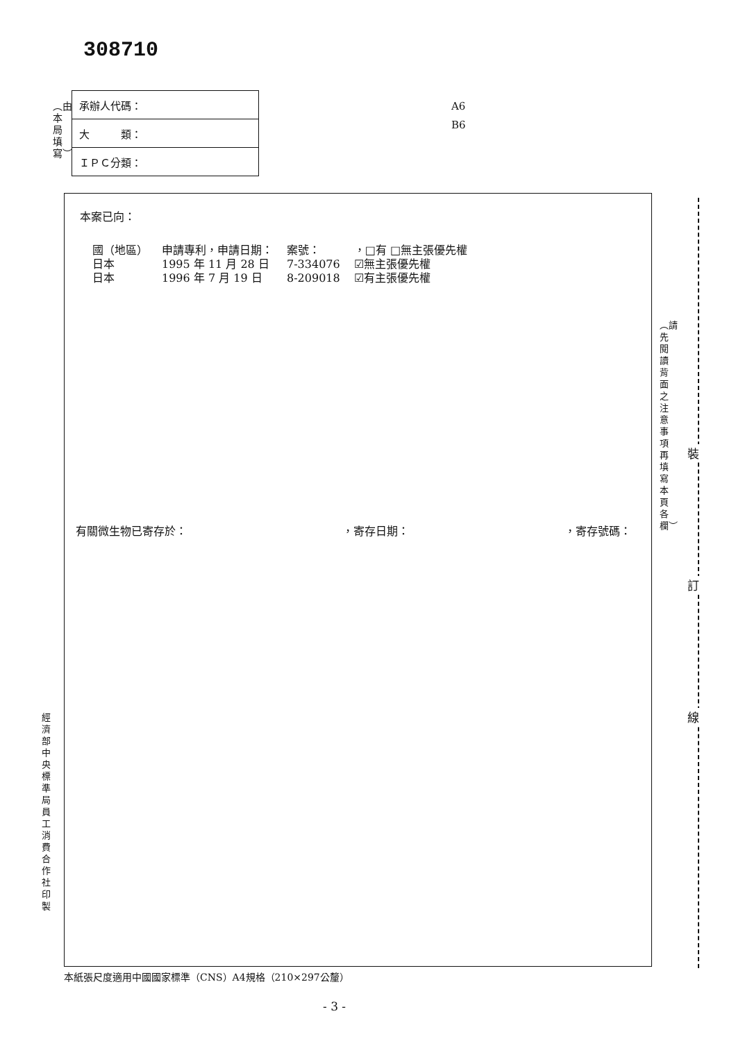308710
︵由本局填寫︶
| 承辦人代碼： |
| 大 類： |
| ＩＰＣ分類： |
A6
B6
本案已向：
| 國（地區） | 申請專利，申請日期： | 案號： | ，□有 □無主張優先權 |
| --- | --- | --- | --- |
| 日本 | 1995 年 11 月 28 日 | 7-334076 | ☑無主張優先權 |
| 日本 | 1996 年 7 月 19 日 | 8-209018 | ☑有主張優先權 |
有關微生物已寄存於： ，寄存日期： ，寄存號碼：
︵請先閱讀背面之注意事項再填寫本頁各欄︶
裝
訂
線
經濟部中央標準局員工消費合作社印製
本紙張尺度適用中國國家標準（CNS）A4規格（210×297公釐）
- 3 -